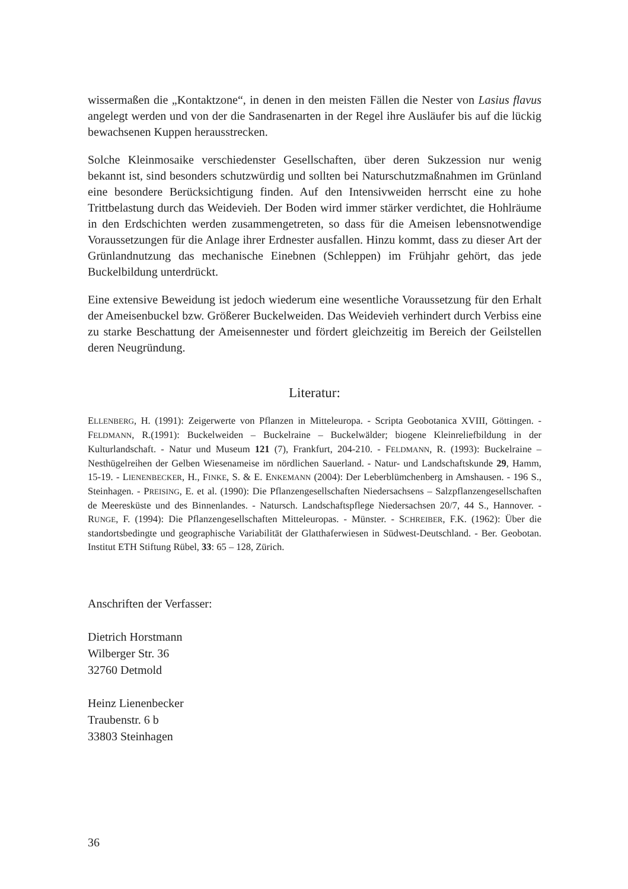wissermaßen die „Kontaktzone“, in denen in den meisten Fällen die Nester von Lasius flavus angelegt werden und von der die Sandrasenarten in der Regel ihre Ausläufer bis auf die lückig bewachsenen Kuppen herausstrecken.
Solche Kleinmosaike verschiedenster Gesellschaften, über deren Sukzession nur wenig bekannt ist, sind besonders schutzwürdig und sollten bei Naturschutzmaßnahmen im Grünland eine besondere Berücksichtigung finden. Auf den Intensivweiden herrscht eine zu hohe Trittbelastung durch das Weidevieh. Der Boden wird immer stärker verdichtet, die Hohlräume in den Erdschichten werden zusammengetreten, so dass für die Ameisen lebensnotwendige Voraussetzungen für die Anlage ihrer Erdnester ausfallen. Hinzu kommt, dass zu dieser Art der Grünlandnutzung das mechanische Einebnen (Schleppen) im Frühjahr gehört, das jede Buckelbildung unterdrückt.
Eine extensive Beweidung ist jedoch wiederum eine wesentliche Voraussetzung für den Erhalt der Ameisenbuckel bzw. Größerer Buckelweiden. Das Weidevieh verhindert durch Verbiss eine zu starke Beschattung der Ameisennester und fördert gleichzeitig im Bereich der Geilstellen deren Neugründung.
Literatur:
ELLENBERG, H. (1991): Zeigerwerte von Pflanzen in Mitteleuropa. - Scripta Geobotanica XVIII, Göttingen. - FELDMANN, R.(1991): Buckelweiden – Buckelraine – Buckelwälder; biogene Kleinreliefbildung in der Kulturlandschaft. - Natur und Museum 121 (7), Frankfurt, 204-210. - FELDMANN, R. (1993): Buckelraine – Nesthügelreihen der Gelben Wiesenameise im nördlichen Sauerland. - Natur- und Landschaftskunde 29, Hamm, 15-19. - LIENENBECKER, H., FINKE, S. & E. ENKEMANN (2004): Der Leberblümchenberg in Amshausen. - 196 S., Steinhagen. - PREISING, E. et al. (1990): Die Pflanzengesellschaften Niedersachsens – Salzpflanzengesellschaften de Meeresküste und des Binnenlandes. - Natursch. Landschaftspflege Niedersachsen 20/7, 44 S., Hannover. - RUNGE, F. (1994): Die Pflanzengesellschaften Mitteleuropas. - Münster. - SCHREIBER, F.K. (1962): Über die standortsbedingte und geographische Variabilität der Glatthaferwiesen in Südwest-Deutschland. - Ber. Geobotan. Institut ETH Stiftung Rübel, 33: 65 – 128, Zürich.
Anschriften der Verfasser:
Dietrich Horstmann
Wilberger Str. 36
32760 Detmold
Heinz Lienenbecker
Traubenstr. 6 b
33803 Steinhagen
36